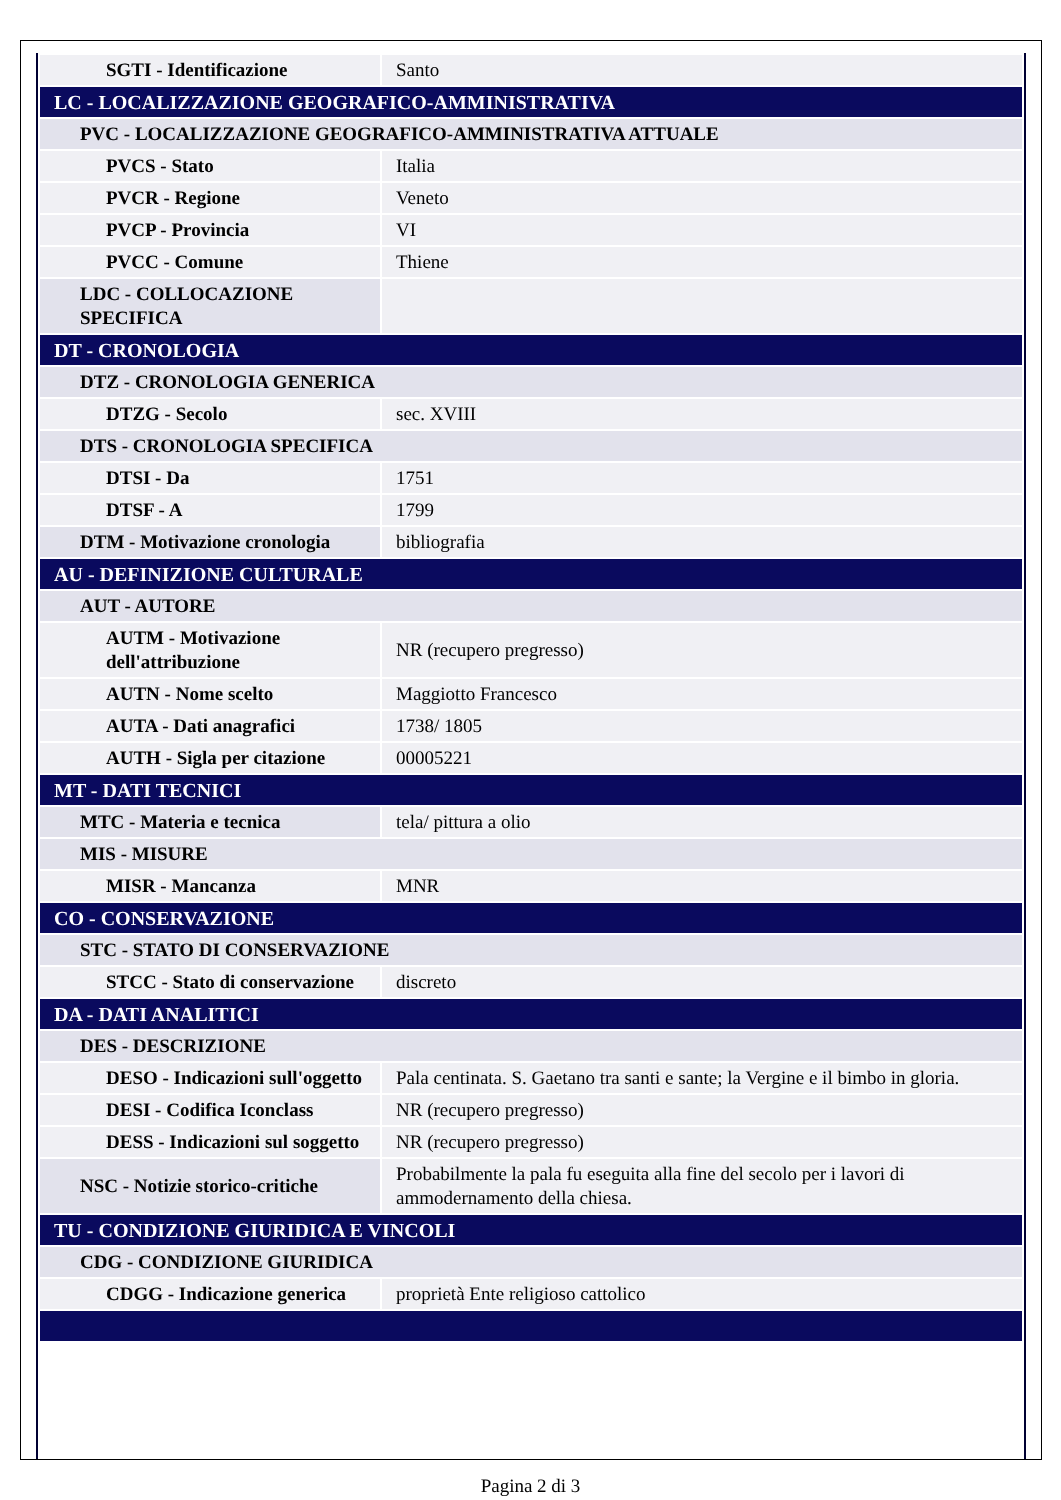| SGTI - Identificazione | Santo |
| LC - LOCALIZZAZIONE GEOGRAFICO-AMMINISTRATIVA | |
| PVC - LOCALIZZAZIONE GEOGRAFICO-AMMINISTRATIVA ATTUALE | |
| PVCS - Stato | Italia |
| PVCR - Regione | Veneto |
| PVCP - Provincia | VI |
| PVCC - Comune | Thiene |
| LDC - COLLOCAZIONE SPECIFICA | |
| DT - CRONOLOGIA | |
| DTZ - CRONOLOGIA GENERICA | |
| DTZG - Secolo | sec. XVIII |
| DTS - CRONOLOGIA SPECIFICA | |
| DTSI - Da | 1751 |
| DTSF - A | 1799 |
| DTM - Motivazione cronologia | bibliografia |
| AU - DEFINIZIONE CULTURALE | |
| AUT - AUTORE | |
| AUTM - Motivazione dell'attribuzione | NR (recupero pregresso) |
| AUTN - Nome scelto | Maggiotto Francesco |
| AUTA - Dati anagrafici | 1738/ 1805 |
| AUTH - Sigla per citazione | 00005221 |
| MT - DATI TECNICI | |
| MTC - Materia e tecnica | tela/ pittura a olio |
| MIS - MISURE | |
| MISR - Mancanza | MNR |
| CO - CONSERVAZIONE | |
| STC - STATO DI CONSERVAZIONE | |
| STCC - Stato di conservazione | discreto |
| DA - DATI ANALITICI | |
| DES - DESCRIZIONE | |
| DESO - Indicazioni sull'oggetto | Pala centinata. S. Gaetano tra santi e sante; la Vergine e il bimbo in gloria. |
| DESI - Codifica Iconclass | NR (recupero pregresso) |
| DESS - Indicazioni sul soggetto | NR (recupero pregresso) |
| NSC - Notizie storico-critiche | Probabilmente la pala fu eseguita alla fine del secolo per i lavori di ammodernamento della chiesa. |
| TU - CONDIZIONE GIURIDICA E VINCOLI | |
| CDG - CONDIZIONE GIURIDICA | |
| CDGG - Indicazione generica | proprietà Ente religioso cattolico |
Pagina 2 di 3